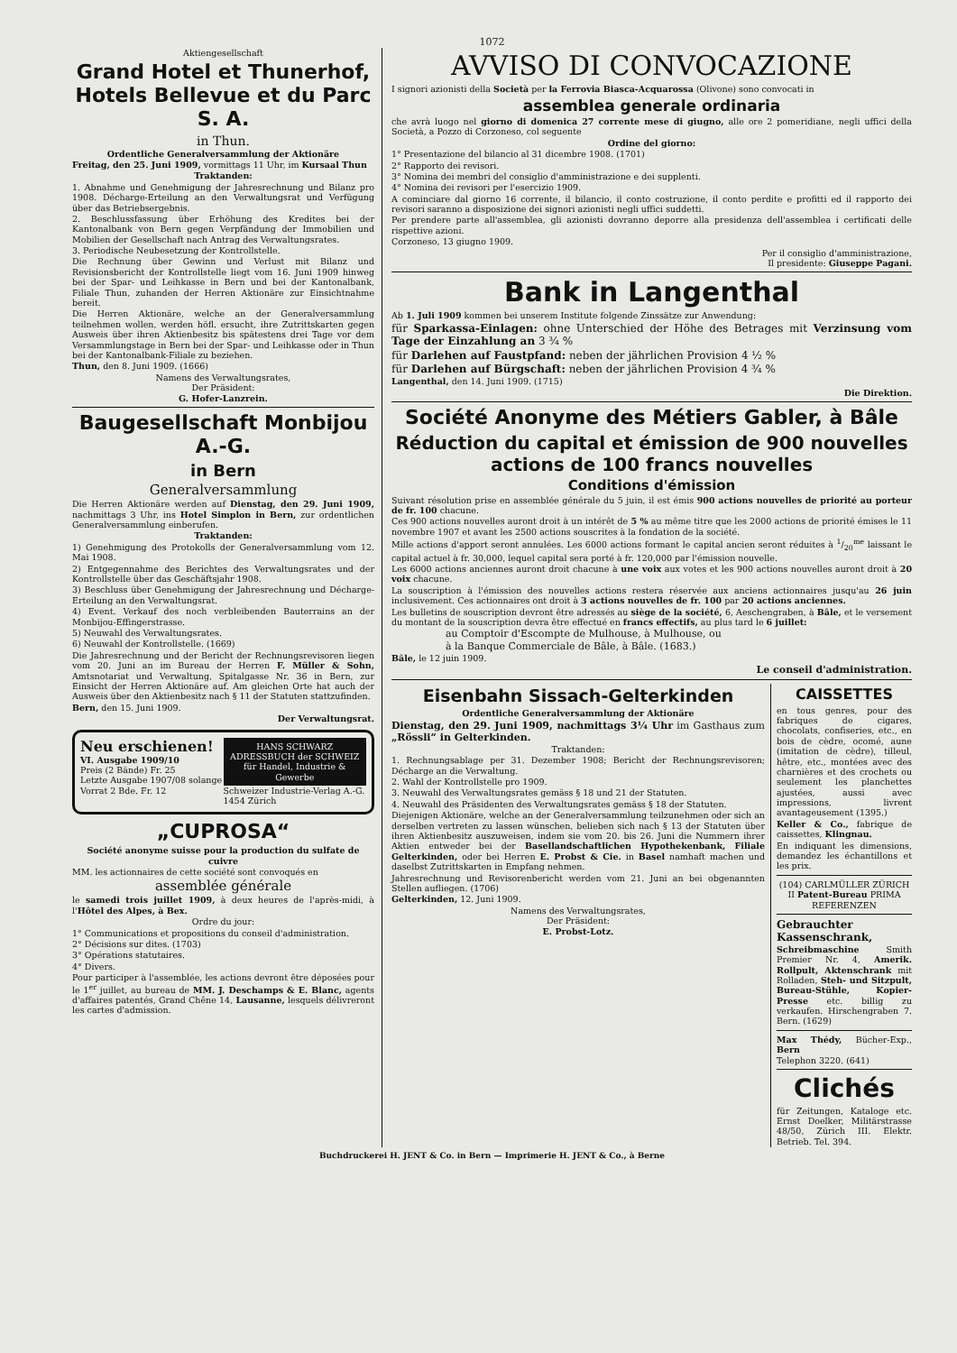1072
Aktiengesellschaft
Grand Hotel et Thunerhof, Hotels Bellevue et du Parc S. A.
in Thun.
Ordentliche Generalversammlung der Aktionäre
Freitag, den 25. Juni 1909, vormittags 11 Uhr, im Kursaal Thun
Traktanden:
1. Abnahme und Genehmigung der Jahresrechnung und Bilanz pro 1908. Décharge-Erteilung an den Verwaltungsrat und Verfügung über das Betriebsergebnis.
2. Beschlussfassung über Erhöhung des Kredites bei der Kantonalbank von Bern gegen Verpfändung der Immobilien und Mobilien der Gesellschaft nach Antrag des Verwaltungsrates.
3. Periodische Neubesetzung der Kontrollstelle.
Die Rechnung über Gewinn und Verlust mit Bilanz und Revisionsbericht der Kontrollstelle liegt vom 16. Juni 1909 hinweg bei der Spar- und Leihkasse in Bern und bei der Kantonalbank, Filiale Thun, zuhanden der Herren Aktionäre zur Einsichtnahme bereit.
Die Herren Aktionäre, welche an der Generalversammlung teilnehmen wollen, werden höfl. ersucht, ihre Zutrittskarten gegen Ausweis über ihren Aktienbesitz bis spätestens drei Tage vor dem Versammlungstage in Bern bei der Spar- und Leihkasse oder in Thun bei der Kantonalbank-Filiale zu beziehen.
Thun, den 8. Juni 1909. (1666)
Namens des Verwaltungsrates,
Der Präsident:
G. Hofer-Lanzrein.
Baugesellschaft Monbijou A.-G.
in Bern
Generalversammlung
Die Herren Aktionäre werden auf Dienstag, den 29. Juni 1909, nachmittags 3 Uhr, ins Hotel Simplon in Bern, zur ordentlichen Generalversammlung einberufen.
Traktanden:
1) Genehmigung des Protokolls der Generalversammlung vom 12. Mai 1908.
2) Entgegennahme des Berichtes des Verwaltungsrates und der Kontrollstelle über das Geschäftsjahr 1908.
3) Beschluss über Genehmigung der Jahresrechnung und Décharge-Erteilung an den Verwaltungsrat.
4) Event. Verkauf des noch verbleibenden Bauterrains an der Monbijou-Effingerstrasse.
5) Neuwahl des Verwaltungsrates.
6) Neuwahl der Kontrollstelle. (1669)
Die Jahresrechnung und der Bericht der Rechnungsrevisoren liegen vom 20. Juni an im Bureau der Herren F. Müller & Sohn, Amtsnotariat und Verwaltung, Spitalgasse Nr. 36 in Bern, zur Einsicht der Herren Aktionäre auf. Am gleichen Orte hat auch der Ausweis über den Aktienbesitz nach § 11 der Statuten stattzufinden.
Bern, den 15. Juni 1909.
Der Verwaltungsrat.
Neu erschienen!
VI. Ausgabe 1909/10
Preis (2 Bände) Fr. 25
Letzte Ausgabe 1907/08 solange Vorrat 2 Bde. Fr. 12
HANS SCHWARZ
ADRESSBUCH der SCHWEIZ
für Handel, Industrie & Gewerbe
Schweizer Industrie-Verlag A.-G. 1454 Zürich
„CUPROSA“
Société anonyme suisse pour la production du sulfate de cuivre
MM. les actionnaires de cette société sont convoqués en
assemblée générale
le samedi trois juillet 1909, à deux heures de l'après-midi, à l'Hôtel des Alpes, à Bex.
Ordre du jour:
1° Communications et propositions du conseil d'administration.
2° Décisions sur dites. (1703)
3° Opérations statutaires.
4° Divers.
Pour participer à l'assemblée, les actions devront être déposées pour le 1<sup>er</sup> juillet, au bureau de MM. J. Deschamps & E. Blanc, agents d'affaires patentés, Grand Chêne 14, Lausanne, lesquels délivreront les cartes d'admission.
AVVISO DI CONVOCAZIONE
I signori azionisti della Società per la Ferrovia Biasca-Acquarossa (Olivone) sono convocati in
assemblea generale ordinaria
che avrà luogo nel giorno di domenica 27 corrente mese di giugno, alle ore 2 pomeridiane, negli uffici della Società, a Pozzo di Corzoneso, col seguente
Ordine del giorno:
1° Presentazione del bilancio al 31 dicembre 1908. (1701)
2° Rapporto dei revisori.
3° Nomina dei membri del consiglio d'amministrazione e dei supplenti.
4° Nomina dei revisori per l'esercizio 1909.
A cominciare dal giorno 16 corrente, il bilancio, il conto costruzione, il conto perdite e profitti ed il rapporto dei revisori saranno a disposizione dei signori azionisti negli uffici suddetti.
Per prendere parte all'assemblea, gli azionisti dovranno deporre alla presidenza dell'assemblea i certificati delle rispettive azioni.
Corzoneso, 13 giugno 1909.
Per il consiglio d'amministrazione,
Il presidente: Giuseppe Pagani.
Bank in Langenthal
Ab 1. Juli 1909 kommen bei unserem Institute folgende Zinssätze zur Anwendung:
für Sparkassa-Einlagen: ohne Unterschied der Höhe des Betrages mit Verzinsung vom Tage der Einzahlung an 3 ¾ %
für Darlehen auf Faustpfand: neben der jährlichen Provision 4 ½ %
für Darlehen auf Bürgschaft: neben der jährlichen Provision 4 ¾ %
Langenthal, den 14. Juni 1909. (1715)
Die Direktion.
Société Anonyme des Métiers Gabler, à Bâle
Réduction du capital et émission de 900 nouvelles actions de 100 francs nouvelles
Conditions d'émission
Suivant résolution prise en assemblée générale du 5 juin, il est émis 900 actions nouvelles de priorité au porteur de fr. 100 chacune.
Ces 900 actions nouvelles auront droit à un intérêt de 5 % au même titre que les 2000 actions de priorité émises le 11 novembre 1907 et avant les 2500 actions souscrites à la fondation de la société.
Mille actions d'apport seront annulées. Les 6000 actions formant le capital ancien seront réduites à 1/20<sup>me</sup> laissant le capital actuel à fr. 30,000, lequel capital sera porté à fr. 120,000 par l'émission nouvelle.
Les 6000 actions anciennes auront droit chacune à une voix aux votes et les 900 actions nouvelles auront droit à 20 voix chacune.
La souscription à l'émission des nouvelles actions restera réservée aux anciens actionnaires jusqu'au 26 juin inclusivement. Ces actionnaires ont droit à 3 actions nouvelles de fr. 100 par 20 actions anciennes.
Les bulletins de souscription devront être adressés au siège de la société, 6, Aeschengraben, à Bâle, et le versement du montant de la souscription devra être effectué en francs effectifs, au plus tard le 6 juillet:
au Comptoir d'Escompte de Mulhouse, à Mulhouse, ou
à la Banque Commerciale de Bâle, à Bâle. (1683.)
Bâle, le 12 juin 1909.
Le conseil d'administration.
Eisenbahn Sissach-Gelterkinden
Ordentliche Generalversammlung der Aktionäre
Dienstag, den 29. Juni 1909, nachmittags 3¼ Uhr im Gasthaus zum „Rössli“ in Gelterkinden.
Traktanden:
1. Rechnungsablage per 31. Dezember 1908; Bericht der Rechnungsrevisoren; Décharge an die Verwaltung.
2. Wahl der Kontrollstelle pro 1909.
3. Neuwahl des Verwaltungsrates gemäss § 18 und 21 der Statuten.
4. Neuwahl des Präsidenten des Verwaltungsrates gemäss § 18 der Statuten.
Diejenigen Aktionäre, welche an der Generalversammlung teilzunehmen oder sich an derselben vertreten zu lassen wünschen, belieben sich nach § 13 der Statuten über ihren Aktienbesitz auszuweisen, indem sie vom 20. bis 26. Juni die Nummern ihrer Aktien entweder bei der Basellandschaftlichen Hypothekenbank, Filiale Gelterkinden, oder bei Herren E. Probst & Cie. in Basel namhaft machen und daselbst Zutrittskarten in Empfang nehmen.
Jahresrechnung und Revisorenbericht werden vom 21. Juni an bei obgenannten Stellen aufliegen. (1706)
Gelterkinden, 12. Juni 1909.
Namens des Verwaltungsrates,
Der Präsident:
E. Probst-Lotz.
CAISSETTES
en tous genres, pour des fabriques de cigares, chocolats, confiseries, etc., en bois de cèdre, ocomé, aune (imitation de cèdre), tilleul, hêtre, etc., montées avec des charnières et des crochets ou seulement les planchettes ajustées, aussi avec impressions, livrent avantageusement (1395.)
Keller & Co., fabrique de caissettes, Klingnau.
En indiquant les dimensions, demandez les échantillons et les prix.
(104) CARLMÜLLER ZÜRICH II Patent-Bureau PRIMA REFERENZEN
Gebrauchter Kassenschrank, Schreibmaschine Smith Premier Nr. 4, Amerik. Rollpult, Aktenschrank mit Rolladen, Steh- und Sitzpult, Bureau-Stühle, Kopier-Presse etc. billig zu verkaufen. Hirschengraben 7. Bern. (1629)
Max Thédy, Bücher-Exp., Bern
Telephon 3220. (641)
Clichés
für Zeitungen, Kataloge etc. Ernst Doelker, Militärstrasse 48/50, Zürich III. Elektr. Betrieb. Tel. 394.
Buchdruckerei H. JENT & Co. in Bern — Imprimerie H. JENT & Co., à Berne